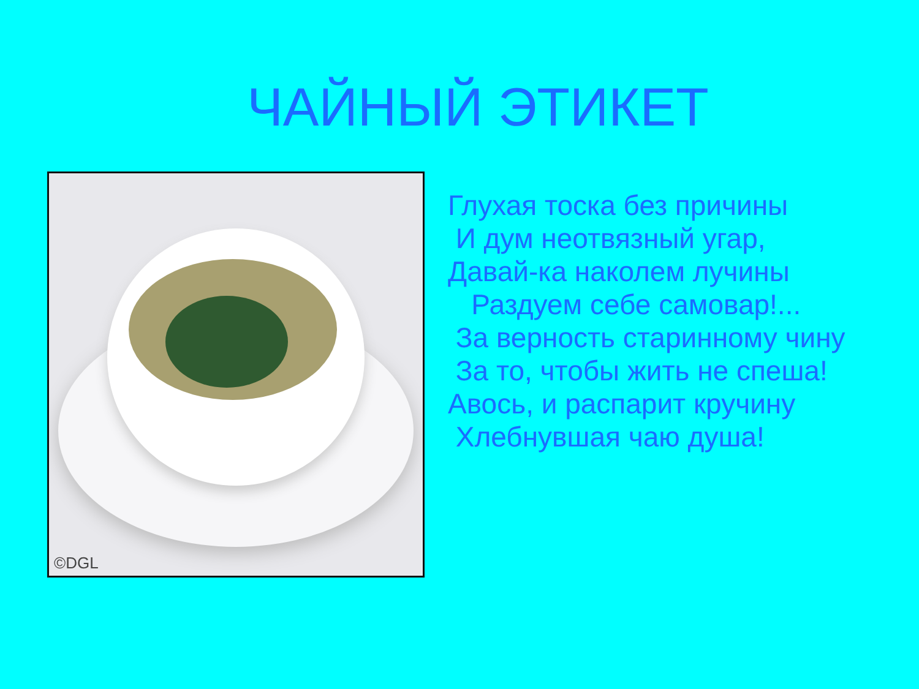ЧАЙНЫЙ ЭТИКЕТ
©DGL
Глухая тоска без причины
И дум неотвязный угар,
Давай-ка наколем лучины
Раздуем себе самовар!...
За верность старинному чину
За то, чтобы жить не спеша!
Авось, и распарит кручину
Хлебнувшая чаю душа!